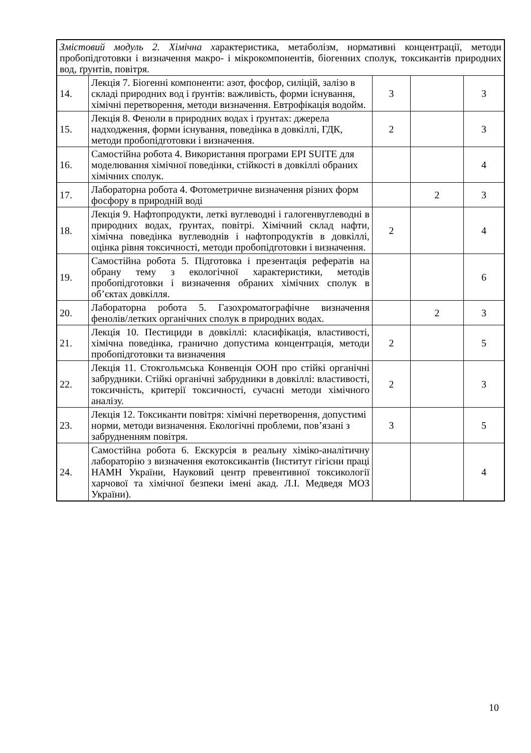| Змістовий модуль 2. Хімічна х арактеристика, метаболізм, нормативні концентрації, методи пробопідготовки і визначення макро- і мікрокомпонентів, біогенних сполук, токсикантів природних вод, ґрунтів, повітря. | | | | |
| 14. | Лекція 7. Біогенні компоненти: азот, фосфор, силіцій, залізо в складі природних вод і ґрунтів: важливість, форми існування, хімічні перетворення, методи визначення. Евтрофікація водойм. | 3 | | 3 |
| 15. | Лекція 8. Феноли в природних водах і ґрунтах: джерела надходження, форми існування, поведінка в довкіллі, ГДК, методи пробопідготовки і визначення. | 2 | | 3 |
| 16. | Самостійна робота 4. Використання програми EPI SUITE для моделювання хімічної поведінки, стійкості в довкіллі обраних хімічних сполук. | | | 4 |
| 17. | Лабораторна робота 4. Фотометричне визначення різних форм фосфору в природній воді | | 2 | 3 |
| 18. | Лекція 9. Нафтопродукти, леткі вуглеводні і галогенвуглеводні в природних водах, ґрунтах, повітрі. Хімічний склад нафти, хімічна поведінка вуглеводнів і нафтопродуктів в довкіллі, оцінка рівня токсичності, методи пробопідготовки і визначення. | 2 | | 4 |
| 19. | Самостійна робота 5. Підготовка і презентація рефератів на обрану тему з екологічної характеристики, методів пробопідготовки і визначення обраних хімічних сполук в об’єктах довкілля. | | | 6 |
| 20. | Лабораторна робота 5. Газохроматографічне визначення фенолів/летких органічних сполук в природних водах. | | 2 | 3 |
| 21. | Лекція 10. Пестициди в довкіллі: класифікація, властивості, хімічна поведінка, гранично допустима концентрація, методи пробопідготовки та визначення | 2 | | 5 |
| 22. | Лекція 11. Стокгольмська Конвенція ООН про стійкі органічні забрудники. Стійкі органічні забрудники в довкіллі: властивості, токсичність, критерії токсичності, сучасні методи хімічного аналізу. | 2 | | 3 |
| 23. | Лекція 12. Токсиканти повітря: хімічні перетворення, допустимі норми, методи визначення. Екологічні проблеми, пов’язані з забрудненням повітря. | 3 | | 5 |
| 24. | Самостійна робота 6. Екскурсія в реальну хіміко-аналітичну лабораторію з визначення екотоксикантів (Інститут гігієни праці НАМН України, Науковий центр превентивної токсикології харчової та хімічної безпеки імені акад. Л.І. Медведя МОЗ України). | | | 4 |
10